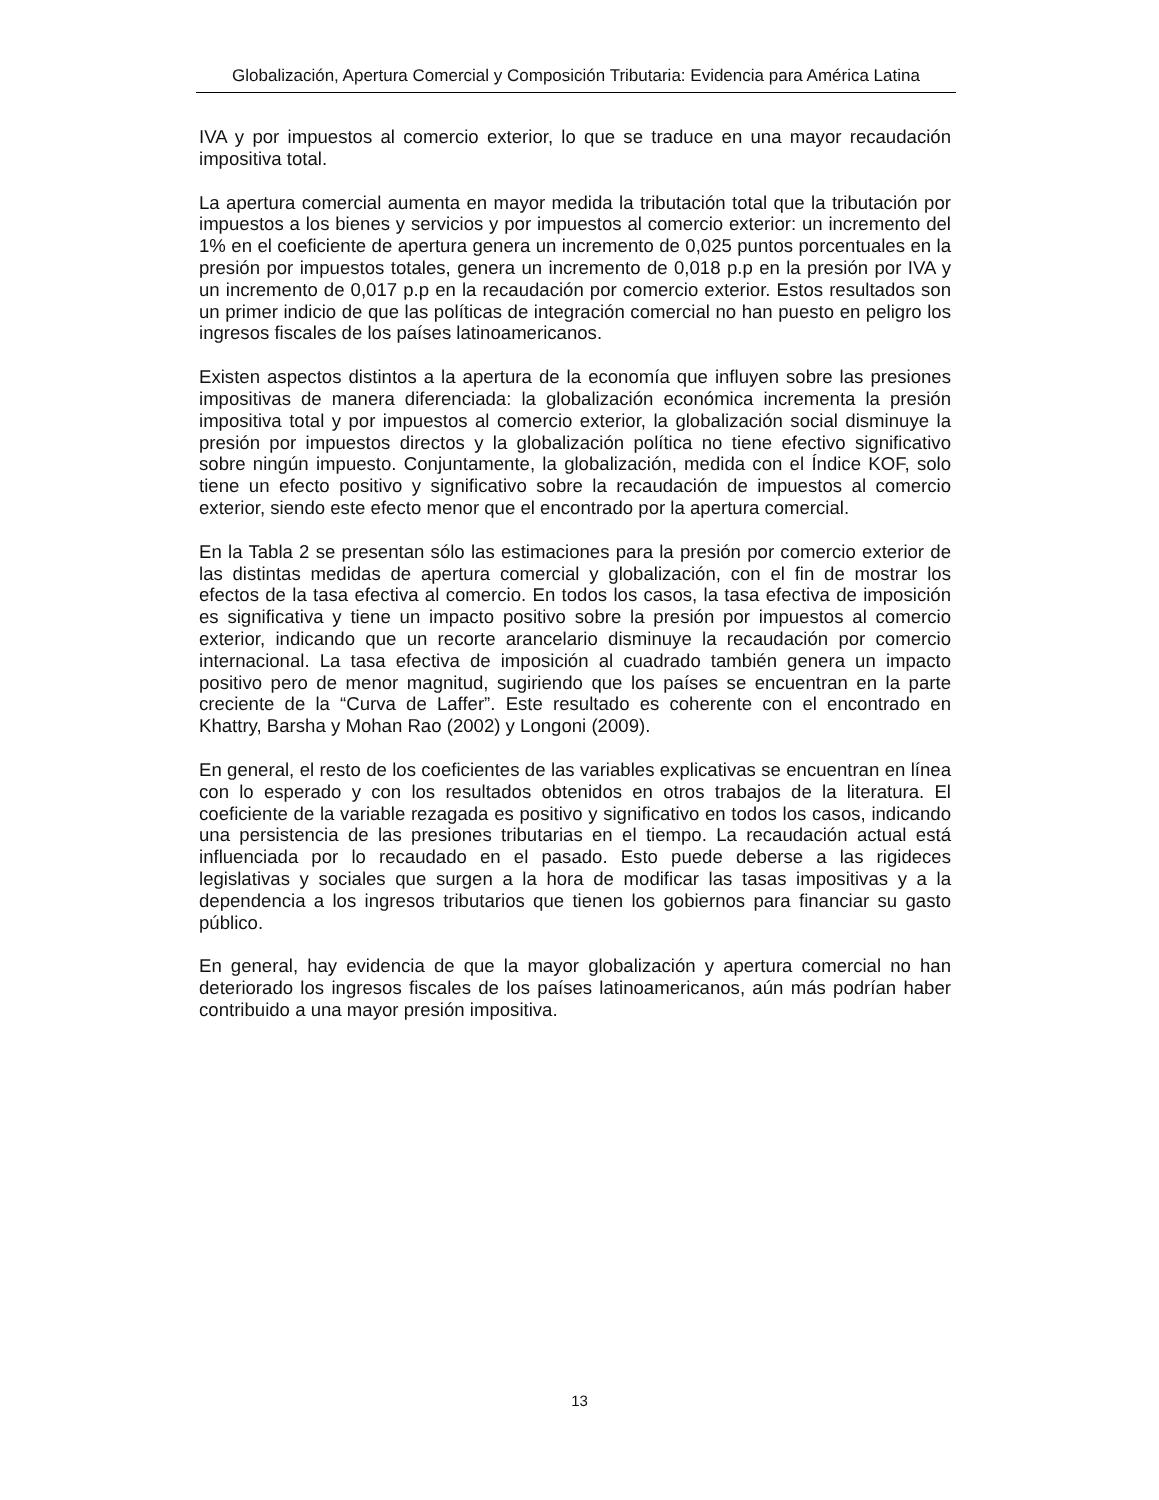Globalización, Apertura Comercial y Composición Tributaria: Evidencia para América Latina
IVA y por impuestos al comercio exterior, lo que se traduce en una mayor recaudación impositiva total.
La apertura comercial aumenta en mayor medida la tributación total que la tributación por impuestos a los bienes y servicios y por impuestos al comercio exterior: un incremento del 1% en el coeficiente de apertura genera un incremento de 0,025 puntos porcentuales en la presión por impuestos totales, genera un incremento de 0,018 p.p en la presión por IVA y un incremento de 0,017 p.p en la recaudación por comercio exterior. Estos resultados son un primer indicio de que las políticas de integración comercial no han puesto en peligro los ingresos fiscales de los países latinoamericanos.
Existen aspectos distintos a la apertura de la economía que influyen sobre las presiones impositivas de manera diferenciada: la globalización económica incrementa la presión impositiva total y por impuestos al comercio exterior, la globalización social disminuye la presión por impuestos directos y la globalización política no tiene efectivo significativo sobre ningún impuesto. Conjuntamente, la globalización, medida con el Índice KOF, solo tiene un efecto positivo y significativo sobre la recaudación de impuestos al comercio exterior, siendo este efecto menor que el encontrado por la apertura comercial.
En la Tabla 2 se presentan sólo las estimaciones para la presión por comercio exterior de las distintas medidas de apertura comercial y globalización, con el fin de mostrar los efectos de la tasa efectiva al comercio. En todos los casos, la tasa efectiva de imposición es significativa y tiene un impacto positivo sobre la presión por impuestos al comercio exterior, indicando que un recorte arancelario disminuye la recaudación por comercio internacional. La tasa efectiva de imposición al cuadrado también genera un impacto positivo pero de menor magnitud, sugiriendo que los países se encuentran en la parte creciente de la “Curva de Laffer”. Este resultado es coherente con el encontrado en Khattry, Barsha y Mohan Rao (2002) y Longoni (2009).
En general, el resto de los coeficientes de las variables explicativas se encuentran en línea con lo esperado y con los resultados obtenidos en otros trabajos de la literatura. El coeficiente de la variable rezagada es positivo y significativo en todos los casos, indicando una persistencia de las presiones tributarias en el tiempo. La recaudación actual está influenciada por lo recaudado en el pasado. Esto puede deberse a las rigideces legislativas y sociales que surgen a la hora de modificar las tasas impositivas y a la dependencia a los ingresos tributarios que tienen los gobiernos para financiar su gasto público.
En general, hay evidencia de que la mayor globalización y apertura comercial no han deteriorado los ingresos fiscales de los países latinoamericanos, aún más podrían haber contribuido a una mayor presión impositiva.
13